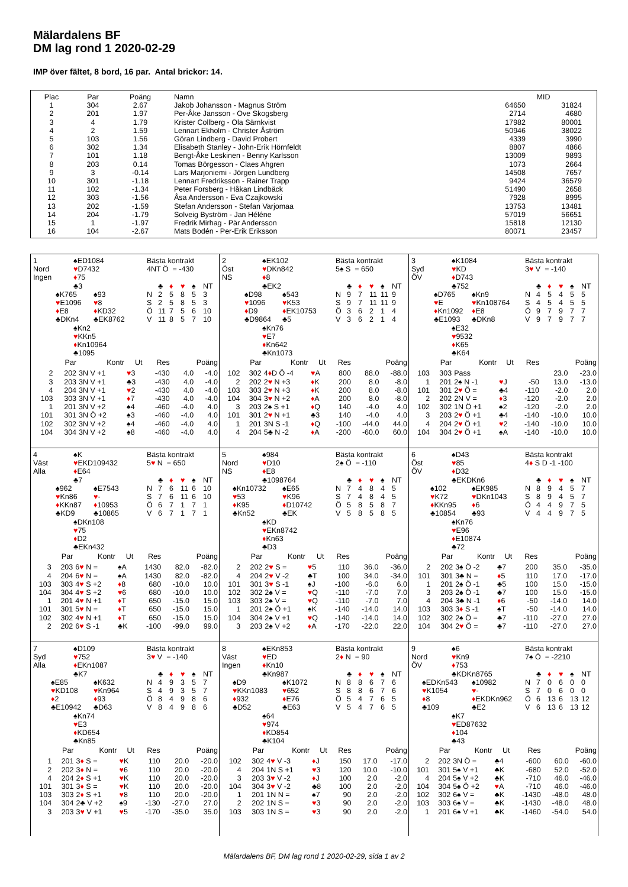Mälardalens BF
DM lag rond 1 2020-02-29
IMP över fältet, 8 bord, 16 par. Antal brickor: 14.
| Plac | Par | Poäng | Namn | MID | |
| --- | --- | --- | --- | --- | --- |
| 1 | 304 | 2.67 | Jakob Johansson - Magnus Ström | 64650 | 31824 |
| 2 | 201 | 1.97 | Per-Åke Jansson - Ove Skogsberg | 2714 | 4680 |
| 3 | 4 | 1.79 | Krister Collberg - Ola Särnkvist | 17982 | 80001 |
| 4 | 2 | 1.59 | Lennart Ekholm - Christer Åström | 50946 | 38022 |
| 5 | 103 | 1.56 | Göran Lindberg - David Probert | 4339 | 3990 |
| 6 | 302 | 1.34 | Elisabeth Stanley - John-Erik Hörnfeldt | 8807 | 4866 |
| 7 | 101 | 1.18 | Bengt-Åke Leskinen - Benny Karlsson | 13009 | 9893 |
| 8 | 203 | 0.14 | Tomas Börgesson - Claes Ahgren | 1073 | 2664 |
| 9 | 3 | -0.14 | Lars Marjoniemi - Jörgen Lundberg | 14508 | 7657 |
| 10 | 301 | -1.18 | Lennart Fredriksson - Rainer Trapp | 9424 | 36579 |
| 11 | 102 | -1.34 | Peter Forsberg - Håkan Lindbäck | 51490 | 2658 |
| 12 | 303 | -1.56 | Åsa Andersson - Eva Czajkowski | 7928 | 8995 |
| 13 | 202 | -1.59 | Stefan Andersson - Stefan Varjomaa | 13753 | 13481 |
| 14 | 204 | -1.79 | Solveig Byström - Jan Héléne | 57019 | 56651 |
| 15 | 1 | -1.97 | Fredrik Mirhag - Pär Andersson | 15818 | 12130 |
| 16 | 104 | -2.67 | Mats Bodén - Per-Erik Eriksson | 80071 | 23457 |
1 ♠ED1084 Bästa kontrakt
Nord ♥D7432 4NT Ö = -430
Ingen ♦75
♣3 ♣ ♦ ♥ ♠ NT
♠K765 ♠93 N 25853
♥E1096 ♥8 S 25853
♦E8 ♦KD32 Ö 11 756 10
♣DKn4 ♣EK8762 V 11 857 10
♠Kn2
♥KKn5
♦Kn10964
♣1095
| Par | | Kontr | Ut | Res | Poäng | |
| --- | --- | --- | --- | --- | --- | --- |
| 2 | 202 | 3N V +1 | ♥ 3 | -430 | 4.0 | -4.0 |
| 3 | 203 | 3N V +1 | ♣3 | -430 | 4.0 | -4.0 |
| 4 | 204 | 3N V +1 | ♥ 2 | -430 | 4.0 | -4.0 |
| 103 | 303 | 3N V +1 | ♦ 7 | -430 | 4.0 | -4.0 |
| 1 | 201 | 3N V +2 | ♠4 | -460 | -4.0 | 4.0 |
| 101 | 301 | 3N Ö +2 | ♠3 | -460 | -4.0 | 4.0 |
| 102 | 302 | 3N V +2 | ♠4 | -460 | -4.0 | 4.0 |
| 104 | 304 | 3N V +2 | ♠8 | -460 | -4.0 | 4.0 |
2 ♠EK102 Bästa kontrakt
Öst ♥DKn842 5♠ S = 650
NS ♦8
♣EK2 ♣ ♦ ♥ ♠ NT
♠D98 ♠543 N 97 11 11 9
♥1096 ♥K53 S 97 11 11 9
♦D9 ♦EK10753 Ö 36214
♣D9864 ♣5 V 36214
♠Kn76
♥E7
♦Kn642
♣Kn1073
| Par | | Kontr | Ut | Res | Poäng | |
| --- | --- | --- | --- | --- | --- | --- |
| 102 | 302 | 4 ♦ D Ö -4 | ♥ A | 800 | 88.0 | -88.0 |
| 2 | 202 | 2 ♥ N +3 | ♦ K | 200 | 8.0 | -8.0 |
| 103 | 303 | 2 ♥ N +3 | ♦ K | 200 | 8.0 | -8.0 |
| 104 | 304 | 3 ♥ N +2 | ♦ A | 200 | 8.0 | -8.0 |
| 3 | 203 | 2♠ S +1 | ♦ Q | 140 | -4.0 | 4.0 |
| 101 | 301 | 2 ♥ N +1 | ♣3 | 140 | -4.0 | 4.0 |
| 1 | 201 | 3N S -1 | ♦ Q | -100 | -44.0 | 44.0 |
| 4 | 204 | 5♣ N -2 | ♦ A | -200 | -60.0 | 60.0 |
3 ♠K1084 Bästa kontrakt
Syd ♥KD 3♥ V = -140
ÖV ♦D743
♣752 ♣ ♦ ♥ ♠ NT
♠D765 ♠Kn9 N 45455
♥E ♥Kn108764 S 45455
♦Kn1092 ♦E8 Ö 97977
♣E1093 ♣DKn8 V 97977
♠E32
♥9532
♦K65
♣K64
| Par | | Kontr | Ut | Res | Poäng | |
| --- | --- | --- | --- | --- | --- | --- |
| 103 | 303 | Pass | | | 23.0 | -23.0 |
| 1 | 201 | 2♠ N -1 | ♥ J | -50 | 13.0 | -13.0 |
| 101 | 301 | 2 ♥ Ö = | ♣4 | -110 | -2.0 | 2.0 |
| 2 | 202 | 2N V = | ♦ 3 | -120 | -2.0 | 2.0 |
| 102 | 302 | 1N Ö +1 | ♠2 | -120 | -2.0 | 2.0 |
| 3 | 203 | 2 ♥ Ö +1 | ♣4 | -140 | -10.0 | 10.0 |
| 4 | 204 | 2 ♥ Ö +1 | ♥ 2 | -140 | -10.0 | 10.0 |
| 104 | 304 | 2 ♥ Ö +1 | ♠A | -140 | -10.0 | 10.0 |
4 ♠K Bästa kontrakt
Väst ♥EKD109432 5♥ N = 650
Alla ♦E64
♣7 ♣ ♦ ♥ ♠ NT
♠962 ♠E7543 N 76 11 6 10
♥Kn86 ♥- S 76 11 6 10
♦KKn87 ♦10953 Ö 67171
♣KD9 ♣10865 V 67171
♠DKn108
♥75
♦D2
♣EKn432
| Par | | Kontr | Ut | Res | Poäng | |
| --- | --- | --- | --- | --- | --- | --- |
| 3 | 203 | 6 ♥ N = | ♠A | 1430 | 82.0 | -82.0 |
| 4 | 204 | 6 ♥ N = | ♠A | 1430 | 82.0 | -82.0 |
| 103 | 303 | 4 ♥ S +2 | ♦ 8 | 680 | -10.0 | 10.0 |
| 104 | 304 | 4 ♥ S +2 | ♥ 6 | 680 | -10.0 | 10.0 |
| 1 | 201 | 4 ♥ N +1 | ♦ T | 650 | -15.0 | 15.0 |
| 101 | 301 | 5 ♥ N = | ♦ T | 650 | -15.0 | 15.0 |
| 102 | 302 | 4 ♥ N +1 | ♦ T | 650 | -15.0 | 15.0 |
| 2 | 202 | 6 ♥ S -1 | ♣K | -100 | -99.0 | 99.0 |
5 ♠984 Bästa kontrakt
Nord ♥D10 2♠ Ö = -110
NS ♦E8
♣1098764 ♣ ♦ ♥ ♠ NT
♠Kn10732 ♠E65 N 74845
♥53 ♥K96 S 74845
♦K95 ♦D10742 Ö 58587
♣Kn52 ♣EK V 58585
♠KD
♥EKn8742
♦Kn63
♣D3
| Par | | Kontr | Ut | Res | Poäng | |
| --- | --- | --- | --- | --- | --- | --- |
| 2 | 202 | 2 ♥ S = | ♥ 5 | 110 | 36.0 | -36.0 |
| 4 | 204 | 2 ♥ V -2 | ♣T | 100 | 34.0 | -34.0 |
| 101 | 301 | 3 ♥ S -1 | ♠J | -100 | -6.0 | 6.0 |
| 102 | 302 | 2♠ V = | ♥ Q | -110 | -7.0 | 7.0 |
| 103 | 303 | 2♠ V = | ♥ Q | -110 | -7.0 | 7.0 |
| 1 | 201 | 2♠ Ö +1 | ♠K | -140 | -14.0 | 14.0 |
| 104 | 304 | 2♠ V +1 | ♥ Q | -140 | -14.0 | 14.0 |
| 3 | 203 | 2♠ V +2 | ♦ A | -170 | -22.0 | 22.0 |
6 ♠D43 Bästa kontrakt
Öst ♥85 4♦ S D -1 -100
ÖV ♦D32
♣EKDKn6 ♣ ♦ ♥ ♠ NT
♠102 ♠EK985 N 89457
♥K72 ♥DKn1043 S 89457
♦KKn95 ♦6 Ö 44975
♣10854 ♣93 V 44975
♠Kn76
♥E96
♦E10874
♣72
| Par | | Kontr | Ut | Res | Poäng | |
| --- | --- | --- | --- | --- | --- | --- |
| 2 | 202 | 3♠ Ö -2 | ♣7 | 200 | 35.0 | -35.0 |
| 101 | 301 | 3♣ N = | ♦ 5 | 110 | 17.0 | -17.0 |
| 1 | 201 | 2♠ Ö -1 | ♣5 | 100 | 15.0 | -15.0 |
| 3 | 203 | 2♠ Ö -1 | ♣7 | 100 | 15.0 | -15.0 |
| 4 | 204 | 3♣ N -1 | ♦ 6 | -50 | -14.0 | 14.0 |
| 103 | 303 | 3 ♦ S -1 | ♠T | -50 | -14.0 | 14.0 |
| 102 | 302 | 2♠ Ö = | ♣7 | -110 | -27.0 | 27.0 |
| 104 | 304 | 2 ♥ Ö = | ♣7 | -110 | -27.0 | 27.0 |
7 ♠D109 Bästa kontrakt
Syd ♥752 3♥ V = -140
Alla ♦EKn1087
♣K7 ♣ ♦ ♥ ♠ NT
♠E85 ♠K632 N 49357
♥KD108 ♥Kn964 S 49357
♦2 ♦93 Ö 84986
♣E10942 ♣D63 V 84986
♠Kn74
♥E3
♦KD654
♣Kn85
| Par | | Kontr | Ut | Res | Poäng | |
| --- | --- | --- | --- | --- | --- | --- |
| 1 | 201 | 3 ♦ S = | ♥ K | 110 | 20.0 | -20.0 |
| 2 | 202 | 3 ♦ N = | ♥ 6 | 110 | 20.0 | -20.0 |
| 4 | 204 | 2 ♦ S +1 | ♥ K | 110 | 20.0 | -20.0 |
| 101 | 301 | 3 ♦ S = | ♥ K | 110 | 20.0 | -20.0 |
| 103 | 303 | 2 ♦ S +1 | ♥ 8 | 110 | 20.0 | -20.0 |
| 104 | 304 | 2♣ V +2 | ♠9 | -130 | -27.0 | 27.0 |
| 3 | 203 | 3 ♥ V +1 | ♥ 5 | -170 | -35.0 | 35.0 |
8 ♠EKn853 Bästa kontrakt
Väst ♥ED 2♦ N = 90
Ingen ♦Kn10
♣Kn987 ♣ ♦ ♥ ♠ NT
♠D9 ♠K1072 N 88676
♥KKn1083 ♥652 S 88676
♦932 ♦E76 Ö 54765
♣D52 ♣E63 V 54765
♠64
♥974
♦KD854
♣K104
| Par | | Kontr | Ut | Res | Poäng | |
| --- | --- | --- | --- | --- | --- | --- |
| 102 | 302 | 4 ♥ V -3 | ♦ J | 150 | 17.0 | -17.0 |
| 4 | 204 | 1N S +1 | ♥ 3 | 120 | 10.0 | -10.0 |
| 3 | 203 | 3 ♥ V -2 | ♦ J | 100 | 2.0 | -2.0 |
| 104 | 304 | 3 ♥ V -2 | ♣8 | 100 | 2.0 | -2.0 |
| 1 | 201 | 1N N = | ♠7 | 90 | 2.0 | -2.0 |
| 2 | 202 | 1N S = | ♥ 3 | 90 | 2.0 | -2.0 |
| 103 | 303 | 1N S = | ♥ 3 | 90 | 2.0 | -2.0 |
9 ♠6 Bästa kontrakt
Nord ♥Kn9 7♠ Ö = -2210
ÖV ♦753
♣KDKn8765 ♣ ♦ ♥ ♠ NT
♠EDKn543 ♠10982 N 70600
♥K1054 ♥- S 70600
♦8 ♦EKDKn962 Ö 6 13 6 13 12
♣109 ♣E2 V 6 13 6 13 12
♠K7
♥ED87632
♦104
♣43
| Par | | Kontr | Ut | Res | Poäng | |
| --- | --- | --- | --- | --- | --- | --- |
| 2 | 202 | 3N Ö = | ♣4 | -600 | 60.0 | -60.0 |
| 101 | 301 | 5♠ V +1 | ♣K | -680 | 52.0 | -52.0 |
| 4 | 204 | 5♠ V +2 | ♣K | -710 | 46.0 | -46.0 |
| 104 | 304 | 5♠ Ö +2 | ♥ A | -710 | 46.0 | -46.0 |
| 102 | 302 | 6♠ V = | ♣K | -1430 | -48.0 | 48.0 |
| 103 | 303 | 6♠ V = | ♣K | -1430 | -48.0 | 48.0 |
| 1 | 201 | 6♠ V +1 | ♣K | -1460 | -54.0 | 54.0 |
Mälardalens BF, DM lag rond 1 2020-02-29, sida 1 av 2